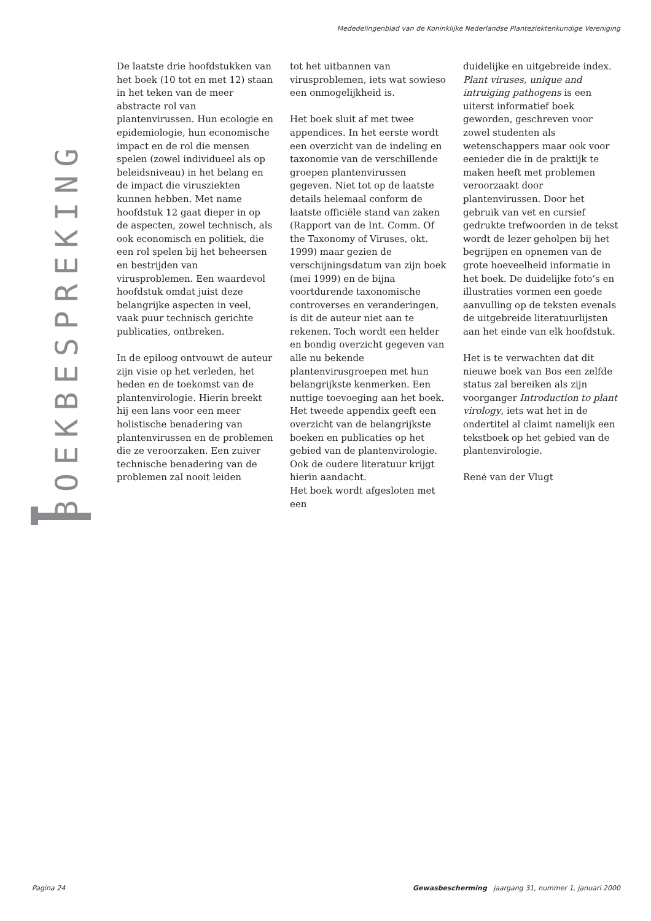Mededelingenblad van de Koninklijke Nederlandse Planteziektenkundige Vereniging
BOEKBESPREKING
De laatste drie hoofdstukken van het boek (10 tot en met 12) staan in het teken van de meer abstracte rol van plantenvirussen. Hun ecologie en epidemiologie, hun economische impact en de rol die mensen spelen (zowel individueel als op beleidsniveau) in het belang en de impact die virusziekten kunnen hebben. Met name hoofdstuk 12 gaat dieper in op de aspecten, zowel technisch, als ook economisch en politiek, die een rol spelen bij het beheersen en bestrijden van virusproblemen. Een waardevol hoofdstuk omdat juist deze belangrijke aspecten in veel, vaak puur technisch gerichte publicaties, ontbreken.
In de epiloog ontvouwt de auteur zijn visie op het verleden, het heden en de toekomst van de plantenvirologie. Hierin breekt hij een lans voor een meer holistische benadering van plantenvirussen en de problemen die ze veroorzaken. Een zuiver technische benadering van de problemen zal nooit leiden
tot het uitbannen van virusproblemen, iets wat sowieso een onmogelijkheid is.
Het boek sluit af met twee appendices. In het eerste wordt een overzicht van de indeling en taxonomie van de verschillende groepen plantenvirussen gegeven. Niet tot op de laatste details helemaal conform de laatste officiële stand van zaken (Rapport van de Int. Comm. Of the Taxonomy of Viruses, okt. 1999) maar gezien de verschijningsdatum van zijn boek (mei 1999) en de bijna voortdurende taxonomische controverses en veranderingen, is dit de auteur niet aan te rekenen. Toch wordt een helder en bondig overzicht gegeven van alle nu bekende plantenvirusgroepen met hun belangrijkste kenmerken. Een nuttige toevoeging aan het boek. Het tweede appendix geeft een overzicht van de belangrijkste boeken en publicaties op het gebied van de plantenvirologie. Ook de oudere literatuur krijgt hierin aandacht.
Het boek wordt afgesloten met een
duidelijke en uitgebreide index. Plant viruses, unique and intruiging pathogens is een uiterst informatief boek geworden, geschreven voor zowel studenten als wetenschappers maar ook voor eenieder die in de praktijk te maken heeft met problemen veroorzaakt door plantenvirussen. Door het gebruik van vet en cursief gedrukte trefwoorden in de tekst wordt de lezer geholpen bij het begrijpen en opnemen van de grote hoeveelheid informatie in het boek. De duidelijke foto’s en illustraties vormen een goede aanvulling op de teksten evenals de uitgebreide literatuurlijsten aan het einde van elk hoofdstuk.
Het is te verwachten dat dit nieuwe boek van Bos een zelfde status zal bereiken als zijn voorganger Introduction to plant virology, iets wat het in de ondertitel al claimt namelijk een tekstboek op het gebied van de plantenvirologie.
René van der Vlugt
Pagina 24 Gewasbescherming jaargang 31, nummer 1, januari 2000